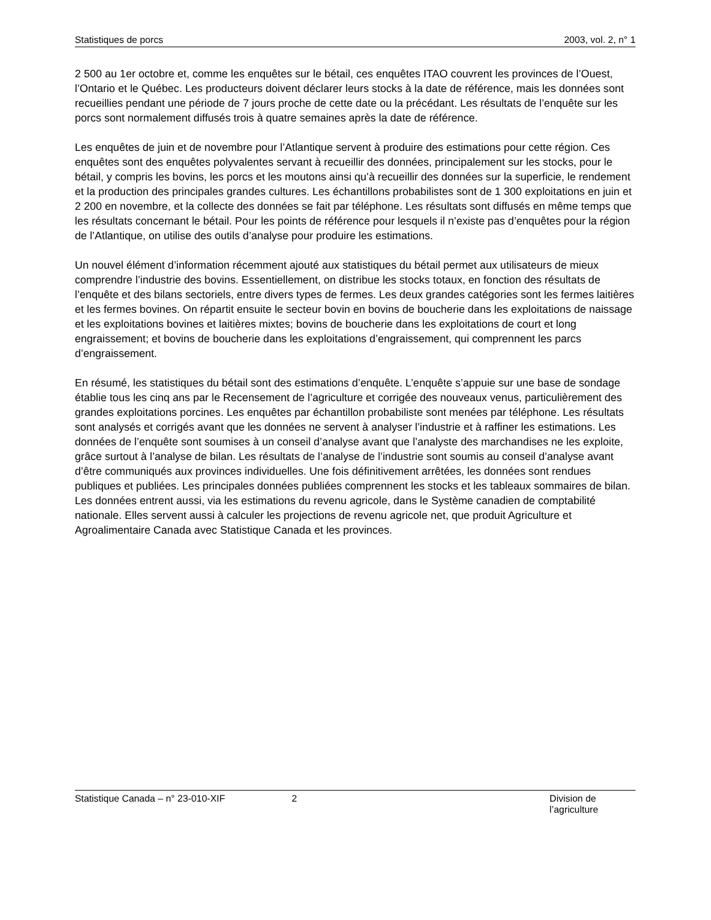Statistiques de porcs 2003, vol. 2, n° 1
2 500 au 1er octobre et, comme les enquêtes sur le bétail, ces enquêtes ITAO couvrent les provinces de l’Ouest, l’Ontario et le Québec. Les producteurs doivent déclarer leurs stocks à la date de référence, mais les données sont recueillies pendant une période de 7 jours proche de cette date ou la précédant. Les résultats de l’enquête sur les porcs sont normalement diffusés trois à quatre semaines après la date de référence.
Les enquêtes de juin et de novembre pour l’Atlantique servent à produire des estimations pour cette région. Ces enquêtes sont des enquêtes polyvalentes servant à recueillir des données, principalement sur les stocks, pour le bétail, y compris les bovins, les porcs et les moutons ainsi qu’à recueillir des données sur la superficie, le rendement et la production des principales grandes cultures. Les échantillons probabilistes sont de 1 300 exploitations en juin et 2 200 en novembre, et la collecte des données se fait par téléphone. Les résultats sont diffusés en même temps que les résultats concernant le bétail. Pour les points de référence pour lesquels il n’existe pas d’enquêtes pour la région de l’Atlantique, on utilise des outils d’analyse pour produire les estimations.
Un nouvel élément d’information récemment ajouté aux statistiques du bétail permet aux utilisateurs de mieux comprendre l’industrie des bovins. Essentiellement, on distribue les stocks totaux, en fonction des résultats de l’enquête et des bilans sectoriels, entre divers types de fermes. Les deux grandes catégories sont les fermes laitières et les fermes bovines. On répartit ensuite le secteur bovin en bovins de boucherie dans les exploitations de naissage et les exploitations bovines et laitières mixtes; bovins de boucherie dans les exploitations de court et long engraissement; et bovins de boucherie dans les exploitations d’engraissement, qui comprennent les parcs d’engraissement.
En résumé, les statistiques du bétail sont des estimations d’enquête. L’enquête s’appuie sur une base de sondage établie tous les cinq ans par le Recensement de l’agriculture et corrigée des nouveaux venus, particulièrement des grandes exploitations porcines. Les enquêtes par échantillon probabiliste sont menées par téléphone. Les résultats sont analysés et corrigés avant que les données ne servent à analyser l’industrie et à raffiner les estimations. Les données de l’enquête sont soumises à un conseil d’analyse avant que l’analyste des marchandises ne les exploite, grâce surtout à l’analyse de bilan. Les résultats de l’analyse de l’industrie sont soumis au conseil d’analyse avant d’être communiqués aux provinces individuelles. Une fois définitivement arrêtées, les données sont rendues publiques et publiées. Les principales données publiées comprennent les stocks et les tableaux sommaires de bilan. Les données entrent aussi, via les estimations du revenu agricole, dans le Système canadien de comptabilité nationale. Elles servent aussi à calculer les projections de revenu agricole net, que produit Agriculture et Agroalimentaire Canada avec Statistique Canada et les provinces.
Statistique Canada – n° 23-010-XIF 2 Division de l’agriculture